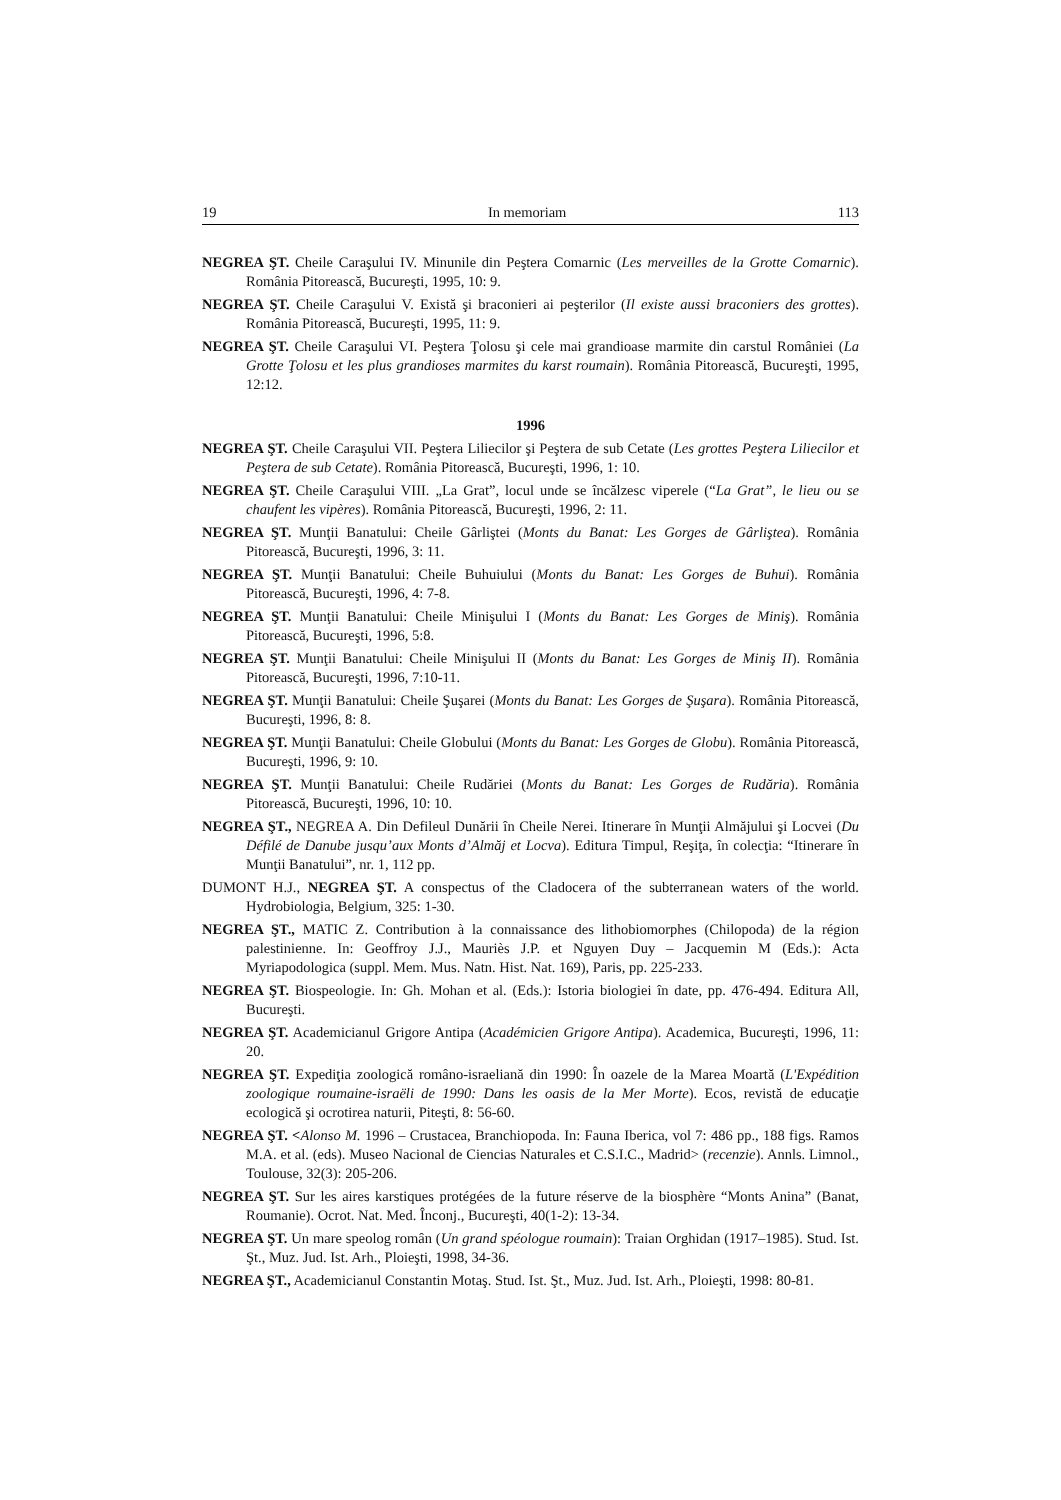19 In memoriam 113
NEGREA ŞT. Cheile Caraşului IV. Minunile din Peştera Comarnic (Les merveilles de la Grotte Comarnic). România Pitorească, Bucureşti, 1995, 10: 9.
NEGREA ŞT. Cheile Caraşului V. Există şi braconieri ai peşterilor (Il existe aussi braconiers des grottes). România Pitorească, Bucureşti, 1995, 11: 9.
NEGREA ŞT. Cheile Caraşului VI. Peştera Ţolosu şi cele mai grandioase marmite din carstul României (La Grotte Ţolosu et les plus grandioses marmites du karst roumain). România Pitorească, Bucureşti, 1995, 12:12.
1996
NEGREA ŞT. Cheile Caraşului VII. Peştera Liliecilor şi Peştera de sub Cetate (Les grottes Peştera Liliecilor et Peştera de sub Cetate). România Pitorească, Bucureşti, 1996, 1: 10.
NEGREA ŞT. Cheile Caraşului VIII. „La Grat”, locul unde se încălzesc viperele (“La Grat”, le lieu ou se chaufent les vipères). România Pitorească, Bucureşti, 1996, 2: 11.
NEGREA ŞT. Munţii Banatului: Cheile Gârliştei (Monts du Banat: Les Gorges de Gârliştea). România Pitorească, Bucureşti, 1996, 3: 11.
NEGREA ŞT. Munţii Banatului: Cheile Buhuiului (Monts du Banat: Les Gorges de Buhui). România Pitorească, Bucureşti, 1996, 4: 7-8.
NEGREA ŞT. Munţii Banatului: Cheile Minişului I (Monts du Banat: Les Gorges de Miniş). România Pitorească, Bucureşti, 1996, 5:8.
NEGREA ŞT. Munţii Banatului: Cheile Minişului II (Monts du Banat: Les Gorges de Miniş II). România Pitorească, Bucureşti, 1996, 7:10-11.
NEGREA ŞT. Munţii Banatului: Cheile Şuşarei (Monts du Banat: Les Gorges de Şuşara). România Pitorească, Bucureşti, 1996, 8: 8.
NEGREA ŞT. Munţii Banatului: Cheile Globului (Monts du Banat: Les Gorges de Globu). România Pitorească, Bucureşti, 1996, 9: 10.
NEGREA ŞT. Munţii Banatului: Cheile Rudăriei (Monts du Banat: Les Gorges de Rudăria). România Pitorească, Bucureşti, 1996, 10: 10.
NEGREA ŞT., NEGREA A. Din Defileul Dunării în Cheile Nerei. Itinerare în Munţii Almăjului şi Locvei (Du Défilé de Danube jusqu’aux Monts d’Almăj et Locva). Editura Timpul, Reşiţa, în colecţia: “Itinerare în Munţii Banatului”, nr. 1, 112 pp.
DUMONT H.J., NEGREA ŞT. A conspectus of the Cladocera of the subterranean waters of the world. Hydrobiologia, Belgium, 325: 1-30.
NEGREA ŞT., MATIC Z. Contribution à la connaissance des lithobiomorphes (Chilopoda) de la région palestinienne. In: Geoffroy J.J., Mauriès J.P. et Nguyen Duy – Jacquemin M (Eds.): Acta Myriapodologica (suppl. Mem. Mus. Natn. Hist. Nat. 169), Paris, pp. 225-233.
NEGREA ŞT. Biospeologie. In: Gh. Mohan et al. (Eds.): Istoria biologiei în date, pp. 476-494. Editura All, Bucureşti.
NEGREA ŞT. Academicianul Grigore Antipa (Académicien Grigore Antipa). Academica, Bucureşti, 1996, 11: 20.
NEGREA ŞT. Expediţia zoologică româno-israeliană din 1990: În oazele de la Marea Moartă (L'Expédition zoologique roumaine-israëli de 1990: Dans les oasis de la Mer Morte). Ecos, revistă de educaţie ecologică şi ocrotirea naturii, Piteşti, 8: 56-60.
NEGREA ŞT. <Alonso M. 1996 – Crustacea, Branchiopoda. In: Fauna Iberica, vol 7: 486 pp., 188 figs. Ramos M.A. et al. (eds). Museo Nacional de Ciencias Naturales et C.S.I.C., Madrid> (recenzie). Annls. Limnol., Toulouse, 32(3): 205-206.
NEGREA ŞT. Sur les aires karstiques protégées de la future réserve de la biosphère “Monts Anina” (Banat, Roumanie). Ocrot. Nat. Med. Înconj., Bucureşti, 40(1-2): 13-34.
NEGREA ŞT. Un mare speolog român (Un grand spéologue roumain): Traian Orghidan (1917–1985). Stud. Ist. Şt., Muz. Jud. Ist. Arh., Ploieşti, 1998, 34-36.
NEGREA ŞT., Academicianul Constantin Motaş. Stud. Ist. Şt., Muz. Jud. Ist. Arh., Ploieşti, 1998: 80-81.